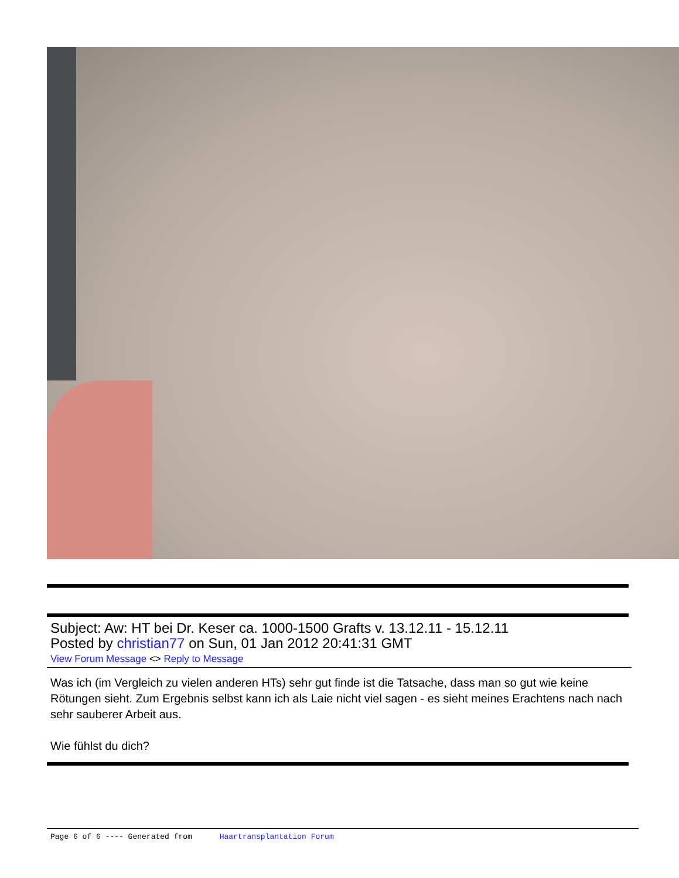Subject: Aw: HT bei Dr. Keser ca. 1000-1500 Grafts v. 13.12.11 - 15.12.11
Posted by christian77 on Sun, 01 Jan 2012 20:41:31 GMT
View Forum Message <> Reply to Message
Was ich (im Vergleich zu vielen anderen HTs) sehr gut finde ist die Tatsache, dass man so gut wie keine Rötungen sieht. Zum Ergebnis selbst kann ich als Laie nicht viel sagen - es sieht meines Erachtens nach nach sehr sauberer Arbeit aus.
Wie fühlst du dich?
Page 6 of 6 ---- Generated from Haartransplantation Forum